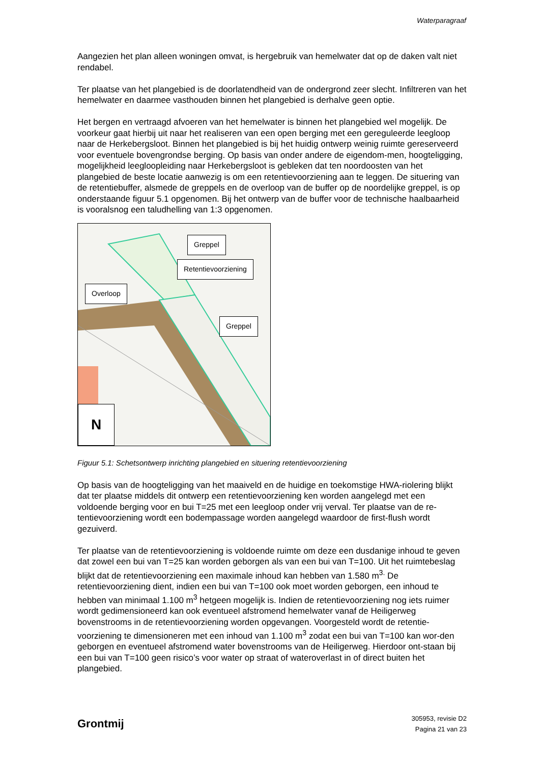Waterparagraaf
Aangezien het plan alleen woningen omvat, is hergebruik van hemelwater dat op de daken valt niet rendabel.
Ter plaatse van het plangebied is de doorlatendheid van de ondergrond zeer slecht. Infiltreren van het hemelwater en daarmee vasthouden binnen het plangebied is derhalve geen optie.
Het bergen en vertraagd afvoeren van het hemelwater is binnen het plangebied wel mogelijk. De voorkeur gaat hierbij uit naar het realiseren van een open berging met een gereguleerde leegloop naar de Herkebergsloot. Binnen het plangebied is bij het huidig ontwerp weinig ruimte gereserveerd voor eventuele bovengrondse berging. Op basis van onder andere de eigendom-men, hoogteligging, mogelijkheid leegloopleiding naar Herkebergsloot is gebleken dat ten noordoosten van het plangebied de beste locatie aanwezig is om een retentievoorziening aan te leggen. De situering van de retentiebuffer, alsmede de greppels en de overloop van de buffer op de noordelijke greppel, is op onderstaande figuur 5.1 opgenomen. Bij het ontwerp van de buffer voor de technische haalbaarheid is vooralsnog een taludhelling van 1:3 opgenomen.
Greppel
Retentievoorziening
Overloop
Greppel
N
Figuur 5.1: Schetsontwerp inrichting plangebied en situering retentievoorziening
Op basis van de hoogteligging van het maaiveld en de huidige en toekomstige HWA-riolering blijkt dat ter plaatse middels dit ontwerp een retentievoorziening ken worden aangelegd met een voldoende berging voor en bui T=25 met een leegloop onder vrij verval. Ter plaatse van de re-tentievoorziening wordt een bodempassage worden aangelegd waardoor de first-flush wordt gezuiverd.
Ter plaatse van de retentievoorziening is voldoende ruimte om deze een dusdanige inhoud te geven dat zowel een bui van T=25 kan worden geborgen als van een bui van T=100. Uit het ruimtebeslag blijkt dat de retentievoorziening een maximale inhoud kan hebben van 1.580 m<sup>3.</sup> De retentievoorziening dient, indien een bui van T=100 ook moet worden geborgen, een inhoud te hebben van minimaal 1.100 m<sup>3</sup> hetgeen mogelijk is. Indien de retentievoorziening nog iets ruimer wordt gedimensioneerd kan ook eventueel afstromend hemelwater vanaf de Heiligerweg bovenstrooms in de retentievoorziening worden opgevangen. Voorgesteld wordt de retentie-voorziening te dimensioneren met een inhoud van 1.100 m<sup>3</sup> zodat een bui van T=100 kan wor-den geborgen en eventueel afstromend water bovenstrooms van de Heiligerweg. Hierdoor ont-staan bij een bui van T=100 geen risico’s voor water op straat of wateroverlast in of direct buiten het plangebied.
Grontmij
305953, revisie D2
Pagina 21 van 23